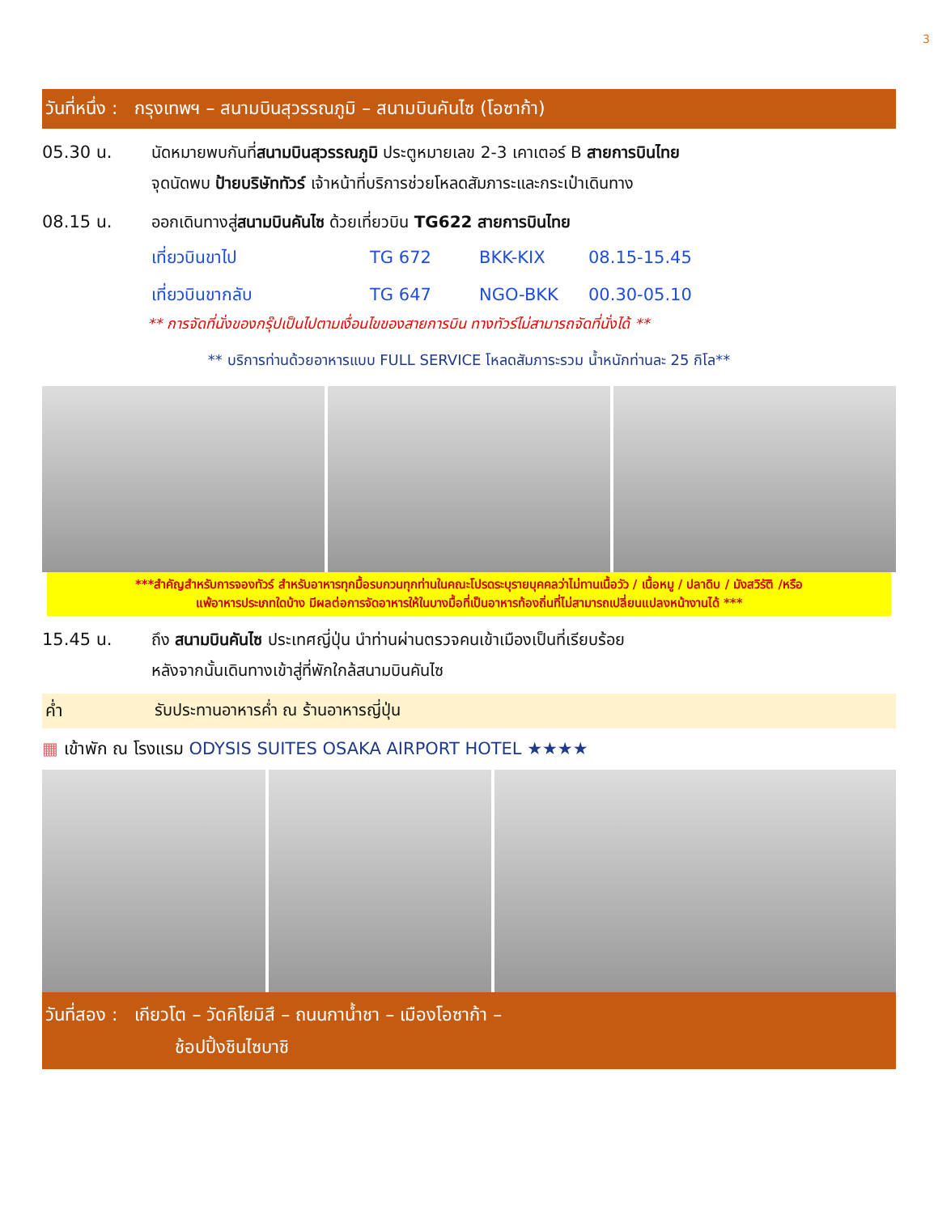3
วันที่หนึ่ง : กรุงเทพฯ – สนามบินสุวรรณภูมิ – สนามบินคันไซ (โอซาก้า)
05.30 น. นัดหมายพบกันที่สนามบินสุวรรณภูมิ ประตูหมายเลข 2-3 เคาเตอร์ B สายการบินไทย
จุดนัดพบ ป้ายบริษัททัวร์ เจ้าหน้าที่บริการช่วยโหลดสัมภาระและกระเป๋าเดินทาง
08.15 น. ออกเดินทางสู่สนามบินคันไซ ด้วยเที่ยวบิน TG622 สายการบินไทย
เที่ยวบินขาไป TG 672 BKK-KIX 08.15-15.45
เที่ยวบินขากลับ TG 647 NGO-BKK 00.30-05.10
** การจัดที่นั่งของกรุ๊ปเป็นไปตามเงื่อนไขของสายการบิน ทางทัวร์ไม่สามารถจัดที่นั่งได้ **
** บริการท่านด้วยอาหารแบบ FULL SERVICE โหลดสัมภาระรวม น้ำหนักท่านละ 25 กิโล**
***สำคัญสำหรับการจองทัวร์ สำหรับอาหารทุกมื้อรบกวนทุกท่านในคณะโปรดระบุรายบุคคลว่าไม่ทานเนื้อวัว / เนื้อหมู / ปลาดิบ / มังสวิรัติ /หรือ
แพ้อาหารประเภทใดบ้าง มีผลต่อการจัดอาหารให้ในบางมื้อที่เป็นอาหารท้องถิ่นที่ไม่สามารถเปลี่ยนแปลงหน้างานได้ ***
15.45 น. ถึง สนามบินคันไซ ประเทศญี่ปุ่น นำท่านผ่านตรวจคนเข้าเมืองเป็นที่เรียบร้อย
หลังจากนั้นเดินทางเข้าสู่ที่พักใกล้สนามบินคันไซ
ค่ำ รับประทานอาหารค่ำ ณ ร้านอาหารญี่ปุ่น
▦ เข้าพัก ณ โรงแรม ODYSIS SUITES OSAKA AIRPORT HOTEL ★★★★
วันที่สอง : เกียวโต – วัดคิโยมิสึ – ถนนกาน้ำชา – เมืองโอซาก้า –
ช้อปปิ้งชินไซบาชิ